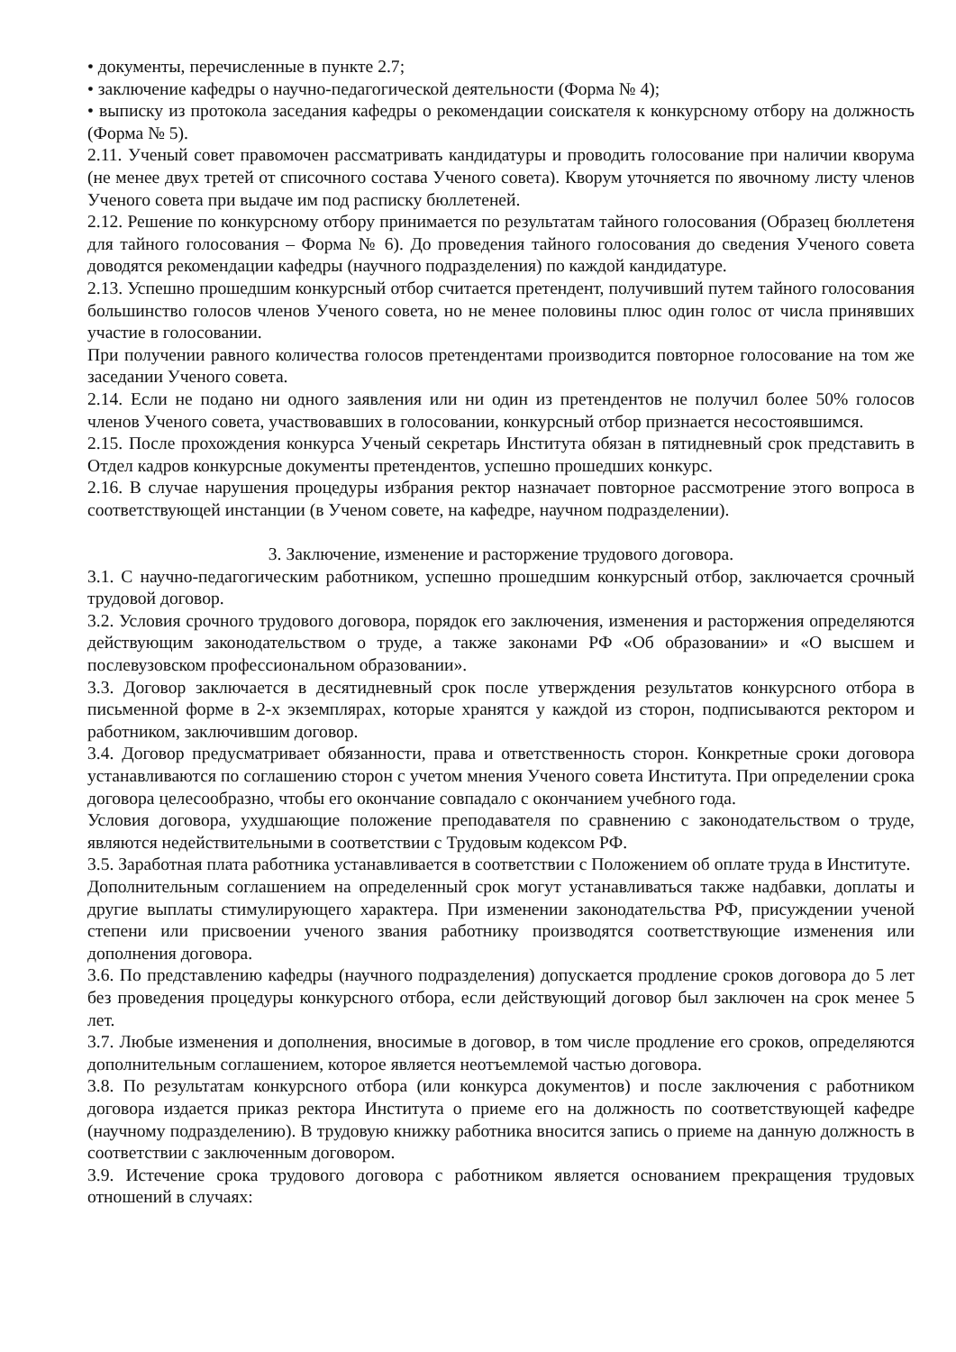• документы, перечисленные в пункте 2.7;
• заключение кафедры о научно-педагогической деятельности (Форма № 4);
• выписку из протокола заседания кафедры о рекомендации соискателя к конкурсному отбору на должность (Форма № 5).
2.11. Ученый совет правомочен рассматривать кандидатуры и проводить голосование при наличии кворума (не менее двух третей от списочного состава Ученого совета). Кворум уточняется по явочному листу членов Ученого совета при выдаче им под расписку бюллетеней.
2.12. Решение по конкурсному отбору принимается по результатам тайного голосования (Образец бюллетеня для тайного голосования – Форма № 6). До проведения тайного голосования до сведения Ученого совета доводятся рекомендации кафедры (научного подразделения) по каждой кандидатуре.
2.13. Успешно прошедшим конкурсный отбор считается претендент, получивший путем тайного голосования большинство голосов членов Ученого совета, но не менее половины плюс один голос от числа принявших участие в голосовании.
При получении равного количества голосов претендентами производится повторное голосование на том же заседании Ученого совета.
2.14. Если не подано ни одного заявления или ни один из претендентов не получил более 50% голосов членов Ученого совета, участвовавших в голосовании, конкурсный отбор признается несостоявшимся.
2.15. После прохождения конкурса Ученый секретарь Института обязан в пятидневный срок представить в Отдел кадров конкурсные документы претендентов, успешно прошедших конкурс.
2.16. В случае нарушения процедуры избрания ректор назначает повторное рассмотрение этого вопроса в соответствующей инстанции (в Ученом совете, на кафедре, научном подразделении).
3. Заключение, изменение и расторжение трудового договора.
3.1. С научно-педагогическим работником, успешно прошедшим конкурсный отбор, заключается срочный трудовой договор.
3.2. Условия срочного трудового договора, порядок его заключения, изменения и расторжения определяются действующим законодательством о труде, а также законами РФ «Об образовании» и «О высшем и послевузовском профессиональном образовании».
3.3. Договор заключается в десятидневный срок после утверждения результатов конкурсного отбора в письменной форме в 2-х экземплярах, которые хранятся у каждой из сторон, подписываются ректором и работником, заключившим договор.
3.4. Договор предусматривает обязанности, права и ответственность сторон. Конкретные сроки договора устанавливаются по соглашению сторон с учетом мнения Ученого совета Института. При определении срока договора целесообразно, чтобы его окончание совпадало с окончанием учебного года.
Условия договора, ухудшающие положение преподавателя по сравнению с законодательством о труде, являются недействительными в соответствии с Трудовым кодексом РФ.
3.5. Заработная плата работника устанавливается в соответствии с Положением об оплате труда в Институте.
Дополнительным соглашением на определенный срок могут устанавливаться также надбавки, доплаты и другие выплаты стимулирующего характера. При изменении законодательства РФ, присуждении ученой степени или присвоении ученого звания работнику производятся соответствующие изменения или дополнения договора.
3.6. По представлению кафедры (научного подразделения) допускается продление сроков договора до 5 лет без проведения процедуры конкурсного отбора, если действующий договор был заключен на срок менее 5 лет.
3.7. Любые изменения и дополнения, вносимые в договор, в том числе продление его сроков, определяются дополнительным соглашением, которое является неотъемлемой частью договора.
3.8. По результатам конкурсного отбора (или конкурса документов) и после заключения с работником договора издается приказ ректора Института о приеме его на должность по соответствующей кафедре (научному подразделению). В трудовую книжку работника вносится запись о приеме на данную должность в соответствии с заключенным договором.
3.9. Истечение срока трудового договора с работником является основанием прекращения трудовых отношений в случаях: